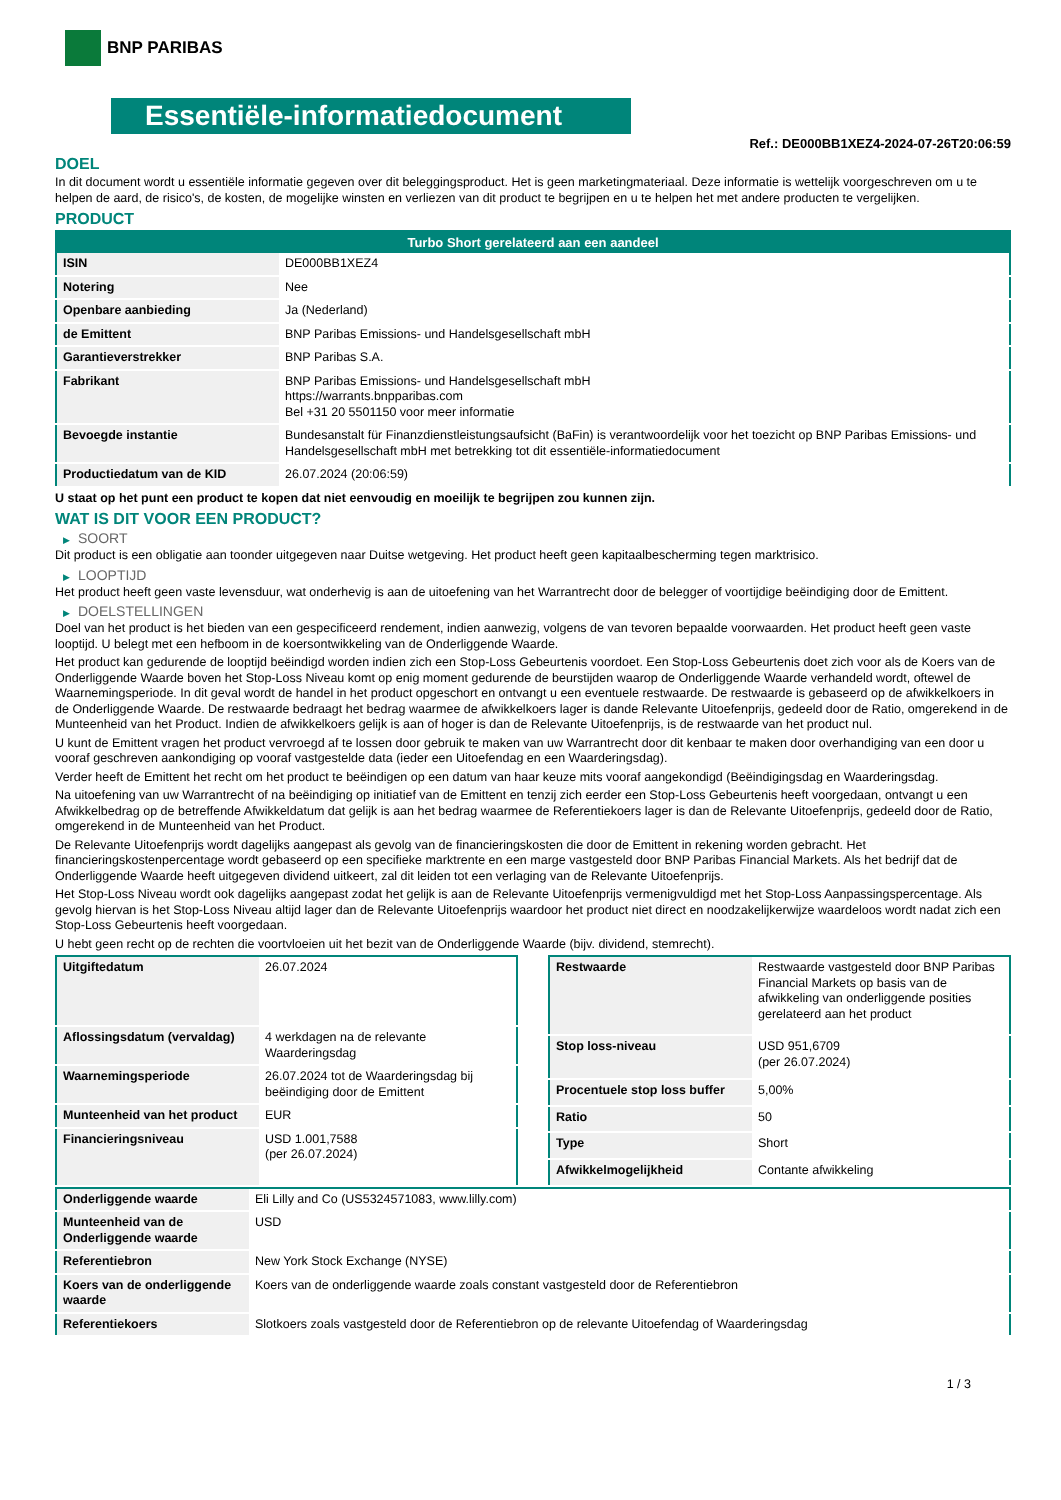BNP PARIBAS
Essentiële-informatiedocument
Ref.: DE000BB1XEZ4-2024-07-26T20:06:59
DOEL
In dit document wordt u essentiële informatie gegeven over dit beleggingsproduct. Het is geen marketingmateriaal. Deze informatie is wettelijk voorgeschreven om u te helpen de aard, de risico's, de kosten, de mogelijke winsten en verliezen van dit product te begrijpen en u te helpen het met andere producten te vergelijken.
PRODUCT
| Turbo Short gerelateerd aan een aandeel | |
| --- | --- |
| ISIN | DE000BB1XEZ4 |
| Notering | Nee |
| Openbare aanbieding | Ja (Nederland) |
| de Emittent | BNP Paribas Emissions- und Handelsgesellschaft mbH |
| Garantieverstrekker | BNP Paribas S.A. |
| Fabrikant | BNP Paribas Emissions- und Handelsgesellschaft mbH https://warrants.bnpparibas.com Bel +31 20 5501150 voor meer informatie |
| Bevoegde instantie | Bundesanstalt für Finanzdienstleistungsaufsicht (BaFin) is verantwoordelijk voor het toezicht op BNP Paribas Emissions- und Handelsgesellschaft mbH met betrekking tot dit essentiële-informatiedocument |
| Productiedatum van de KID | 26.07.2024 (20:06:59) |
U staat op het punt een product te kopen dat niet eenvoudig en moeilijk te begrijpen zou kunnen zijn.
WAT IS DIT VOOR EEN PRODUCT?
▶ SOORT
Dit product is een obligatie aan toonder uitgegeven naar Duitse wetgeving. Het product heeft geen kapitaalbescherming tegen marktrisico.
▶ LOOPTIJD
Het product heeft geen vaste levensduur, wat onderhevig is aan de uitoefening van het Warrantrecht door de belegger of voortijdige beëindiging door de Emittent.
▶ DOELSTELLINGEN
Doel van het product is het bieden van een gespecificeerd rendement, indien aanwezig, volgens de van tevoren bepaalde voorwaarden. Het product heeft geen vaste looptijd. U belegt met een hefboom in de koersontwikkeling van de Onderliggende Waarde.
Het product kan gedurende de looptijd beëindigd worden indien zich een Stop-Loss Gebeurtenis voordoet. Een Stop-Loss Gebeurtenis doet zich voor als de Koers van de Onderliggende Waarde boven het Stop-Loss Niveau komt op enig moment gedurende de beurstijden waarop de Onderliggende Waarde verhandeld wordt, oftewel de Waarnemingsperiode. In dit geval wordt de handel in het product opgeschort en ontvangt u een eventuele restwaarde. De restwaarde is gebaseerd op de afwikkelkoers in de Onderliggende Waarde. De restwaarde bedraagt het bedrag waarmee de afwikkelkoers lager is dande Relevante Uitoefenprijs, gedeeld door de Ratio, omgerekend in de Munteenheid van het Product. Indien de afwikkelkoers gelijk is aan of hoger is dan de Relevante Uitoefenprijs, is de restwaarde van het product nul.
U kunt de Emittent vragen het product vervroegd af te lossen door gebruik te maken van uw Warrantrecht door dit kenbaar te maken door overhandiging van een door u vooraf geschreven aankondiging op vooraf vastgestelde data (ieder een Uitoefendag en een Waarderingsdag).
Verder heeft de Emittent het recht om het product te beëindigen op een datum van haar keuze mits vooraf aangekondigd (Beëindigingsdag en Waarderingsdag.
Na uitoefening van uw Warrantrecht of na beëindiging op initiatief van de Emittent en tenzij zich eerder een Stop-Loss Gebeurtenis heeft voorgedaan, ontvangt u een Afwikkelbedrag op de betreffende Afwikkeldatum dat gelijk is aan het bedrag waarmee de Referentiekoers lager is dan de Relevante Uitoefenprijs, gedeeld door de Ratio, omgerekend in de Munteenheid van het Product.
De Relevante Uitoefenprijs wordt dagelijks aangepast als gevolg van de financieringskosten die door de Emittent in rekening worden gebracht. Het financieringskostenpercentage wordt gebaseerd op een specifieke marktrente en een marge vastgesteld door BNP Paribas Financial Markets. Als het bedrijf dat de Onderliggende Waarde heeft uitgegeven dividend uitkeert, zal dit leiden tot een verlaging van de Relevante Uitoefenprijs.
Het Stop-Loss Niveau wordt ook dagelijks aangepast zodat het gelijk is aan de Relevante Uitoefenprijs vermenigvuldigd met het Stop-Loss Aanpassingspercentage. Als gevolg hiervan is het Stop-Loss Niveau altijd lager dan de Relevante Uitoefenprijs waardoor het product niet direct en noodzakelijkerwijze waardeloos wordt nadat zich een Stop-Loss Gebeurtenis heeft voorgedaan.
U hebt geen recht op de rechten die voortvloeien uit het bezit van de Onderliggende Waarde (bijv. dividend, stemrecht).
| Uitgiftedatum | 26.07.2024 |
| Aflossingsdatum (vervaldag) | 4 werkdagen na de relevante Waarderingsdag |
| Waarnemingsperiode | 26.07.2024 tot de Waarderingsdag bij beëindiging door de Emittent |
| Munteenheid van het product | EUR |
| Financieringsniveau | USD 1.001,7588 (per 26.07.2024) |
| Restwaarde | Restwaarde vastgesteld door BNP Paribas Financial Markets op basis van de afwikkeling van onderliggende posities gerelateerd aan het product |
| Stop loss-niveau | USD 951,6709 (per 26.07.2024) |
| Procentuele stop loss buffer | 5,00% |
| Ratio | 50 |
| Type | Short |
| Afwikkelmogelijkheid | Contante afwikkeling |
| Onderliggende waarde | Eli Lilly and Co (US5324571083, www.lilly.com) |
| Munteenheid van de Onderliggende waarde | USD |
| Referentiebron | New York Stock Exchange (NYSE) |
| Koers van de onderliggende waarde | Koers van de onderliggende waarde zoals constant vastgesteld door de Referentiebron |
| Referentiekoers | Slotkoers zoals vastgesteld door de Referentiebron op de relevante Uitoefendag of Waarderingsdag |
1 / 3